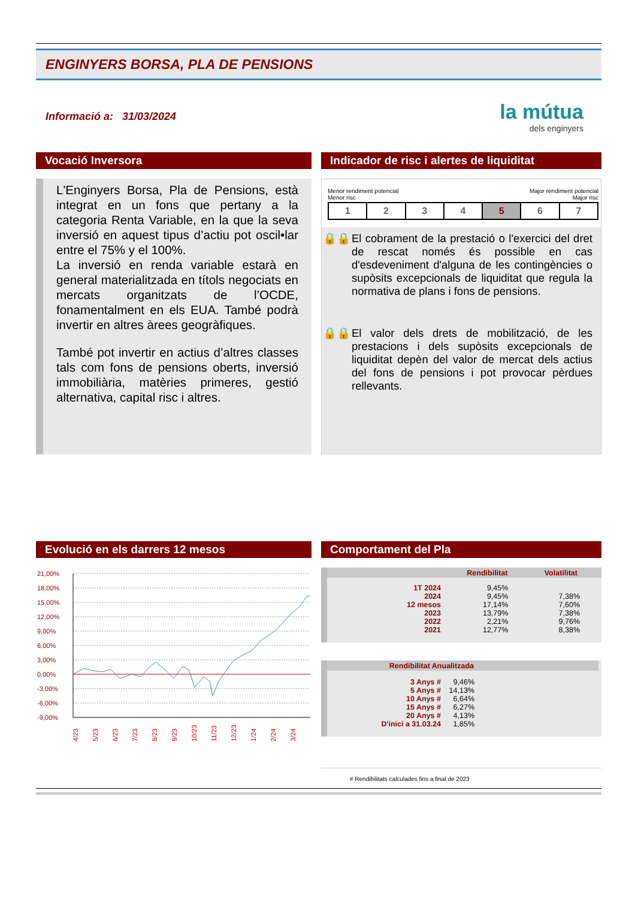ENGINYERS BORSA, PLA DE PENSIONS
Informació a: 31/03/2024
la mútua
dels enginyers
Vocació Inversora
L'Enginyers Borsa, Pla de Pensions, està integrat en un fons que pertany a la categoria Renta Variable, en la que la seva inversió en aquest tipus d’actiu pot oscil•lar entre el 75% y el 100%.
La inversió en renda variable estarà en general materialitzada en títols negociats en mercats organitzats de l’OCDE, fonamentalment en els EUA. També podrà invertir en altres àrees geogràfiques.
També pot invertir en actius d’altres classes tals com fons de pensions oberts, inversió immobiliària, matèries primeres, gestió alternativa, capital risc i altres.
Indicador de risc i alertes de liquiditat
Menor rendiment potencial
Menor risc Major rendiment potencial
Major risc
| 1 | 2 | 3 | 4 | 5 | 6 | 7 |
🔒🔒 El cobrament de la prestació o l'exercici del dret de rescat només és possible en cas d'esdeveniment d'alguna de les contingències o supòsits excepcionals de liquiditat que regula la normativa de plans i fons de pensions.
🔒🔒 El valor dels drets de mobilització, de les prestacions i dels supòsits excepcionals de liquiditat depèn del valor de mercat dels actius del fons de pensions i pot provocar pèrdues rellevants.
Evolució en els darrers 12 mesos
21,00%
18,00%
15,00%
12,00%
9,00%
6,00%
3,00%
0,00%
-3,00%
-6,00%
-9,00%
4/23
5/23
6/23
7/23
8/23
9/23
10/23
11/23
12/23
1/24
2/24
3/24
Comportament del Pla
| | Rendibilitat | Volatilitat |
| --- | --- | --- |
| 1T 2024 | 9,45% | |
| 2024 | 9,45% | 7,38% |
| 12 mesos | 17,14% | 7,60% |
| 2023 | 13,79% | 7,38% |
| 2022 | 2,21% | 9,76% |
| 2021 | 12,77% | 8,38% |
| Rendibilitat Anualitzada | | |
| --- | --- | --- |
| 3 Anys # | 9,46% | |
| 5 Anys # | 14,13% | |
| 10 Anys # | 6,64% | |
| 15 Anys # | 6,27% | |
| 20 Anys # | 4,13% | |
| D'inici a 31.03.24 | 1,85% | |
# Rendibilitats calculades fins a final de 2023